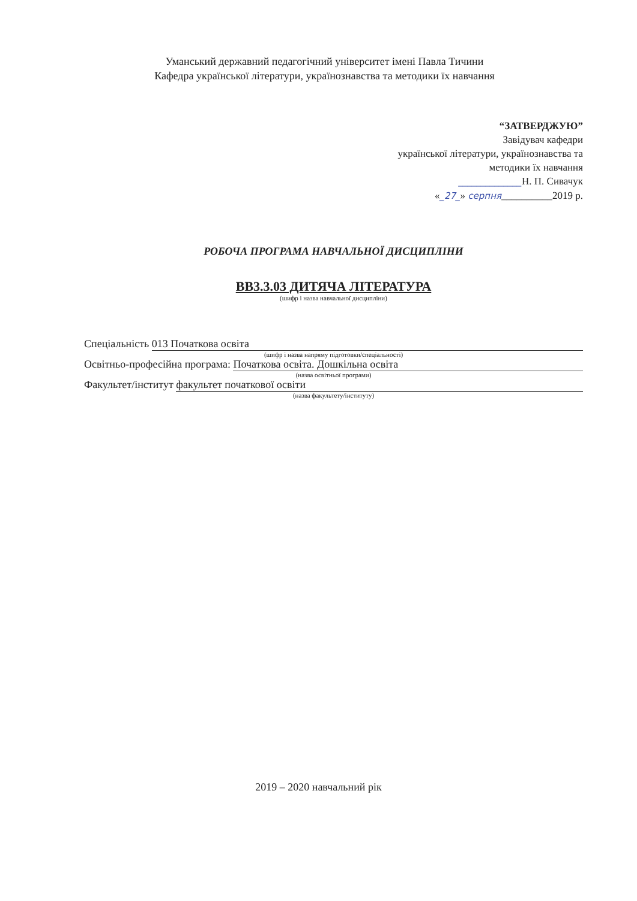Уманський державний педагогічний університет імені Павла Тичини
Кафедра української літератури, українознавства та методики їх навчання
“ЗАТВЕРДЖУЮ”
Завідувач кафедри
української літератури, українознавства та
методики їх навчання
______________Н. П. Сивачук
«_27_» серпня__________2019 р.
РОБОЧА ПРОГРАМА НАВЧАЛЬНОЇ ДИСЦИПЛІНИ
ВВ3.3.03 ДИТЯЧА ЛІТЕРАТУРА
(шифр і назва навчальної дисципліни)
Спеціальність 013 Початкова освіта
(шифр і назва напряму підготовки/спеціальності)
Освітньо-професійна програма: Початкова освіта. Дошкільна освіта
(назва освітньої програми)
Факультет/інститут факультет початкової освіти
(назва факультету/інституту)
2019 – 2020 навчальний рік